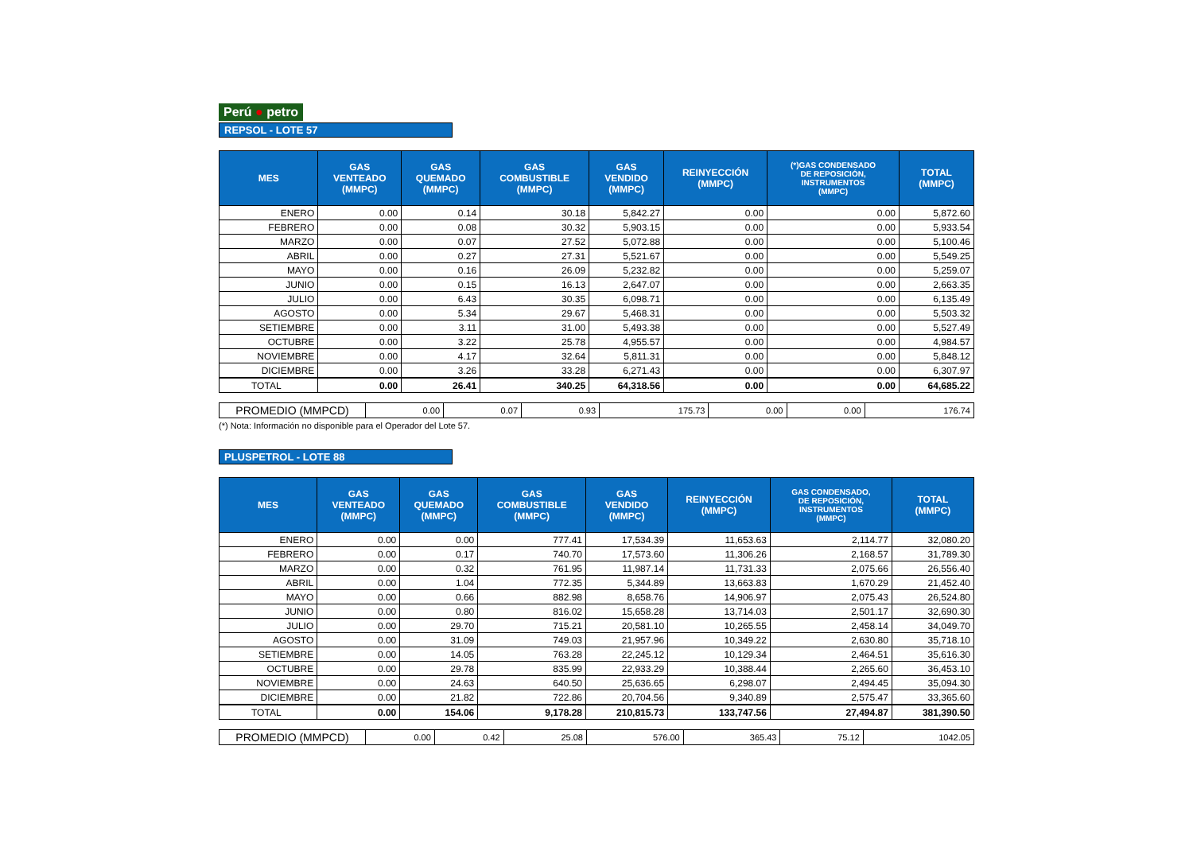Perú ● petro
REPSOL - LOTE 57
| MES | GAS VENTEADO (MMPC) | GAS QUEMADO (MMPC) | GAS COMBUSTIBLE (MMPC) | GAS VENDIDO (MMPC) | REINYECCIÓN (MMPC) | (*)GAS CONDENSADO DE REPOSICIÓN, INSTRUMENTOS (MMPC) | TOTAL (MMPC) |
| --- | --- | --- | --- | --- | --- | --- | --- |
| ENERO | 0.00 | 0.14 | 30.18 | 5,842.27 | 0.00 | 0.00 | 5,872.60 |
| FEBRERO | 0.00 | 0.08 | 30.32 | 5,903.15 | 0.00 | 0.00 | 5,933.54 |
| MARZO | 0.00 | 0.07 | 27.52 | 5,072.88 | 0.00 | 0.00 | 5,100.46 |
| ABRIL | 0.00 | 0.27 | 27.31 | 5,521.67 | 0.00 | 0.00 | 5,549.25 |
| MAYO | 0.00 | 0.16 | 26.09 | 5,232.82 | 0.00 | 0.00 | 5,259.07 |
| JUNIO | 0.00 | 0.15 | 16.13 | 2,647.07 | 0.00 | 0.00 | 2,663.35 |
| JULIO | 0.00 | 6.43 | 30.35 | 6,098.71 | 0.00 | 0.00 | 6,135.49 |
| AGOSTO | 0.00 | 5.34 | 29.67 | 5,468.31 | 0.00 | 0.00 | 5,503.32 |
| SETIEMBRE | 0.00 | 3.11 | 31.00 | 5,493.38 | 0.00 | 0.00 | 5,527.49 |
| OCTUBRE | 0.00 | 3.22 | 25.78 | 4,955.57 | 0.00 | 0.00 | 4,984.57 |
| NOVIEMBRE | 0.00 | 4.17 | 32.64 | 5,811.31 | 0.00 | 0.00 | 5,848.12 |
| DICIEMBRE | 0.00 | 3.26 | 33.28 | 6,271.43 | 0.00 | 0.00 | 6,307.97 |
| TOTAL | 0.00 | 26.41 | 340.25 | 64,318.56 | 0.00 | 0.00 | 64,685.22 |
| PROMEDIO (MMPCD) | 0.00 | 0.07 | 0.93 | 175.73 | 0.00 | 0.00 | 176.74 |
(*) Nota: Información no disponible para el Operador del Lote 57.
PLUSPETROL - LOTE 88
| MES | GAS VENTEADO (MMPC) | GAS QUEMADO (MMPC) | GAS COMBUSTIBLE (MMPC) | GAS VENDIDO (MMPC) | REINYECCIÓN (MMPC) | GAS CONDENSADO, DE REPOSICIÓN, INSTRUMENTOS (MMPC) | TOTAL (MMPC) |
| --- | --- | --- | --- | --- | --- | --- | --- |
| ENERO | 0.00 | 0.00 | 777.41 | 17,534.39 | 11,653.63 | 2,114.77 | 32,080.20 |
| FEBRERO | 0.00 | 0.17 | 740.70 | 17,573.60 | 11,306.26 | 2,168.57 | 31,789.30 |
| MARZO | 0.00 | 0.32 | 761.95 | 11,987.14 | 11,731.33 | 2,075.66 | 26,556.40 |
| ABRIL | 0.00 | 1.04 | 772.35 | 5,344.89 | 13,663.83 | 1,670.29 | 21,452.40 |
| MAYO | 0.00 | 0.66 | 882.98 | 8,658.76 | 14,906.97 | 2,075.43 | 26,524.80 |
| JUNIO | 0.00 | 0.80 | 816.02 | 15,658.28 | 13,714.03 | 2,501.17 | 32,690.30 |
| JULIO | 0.00 | 29.70 | 715.21 | 20,581.10 | 10,265.55 | 2,458.14 | 34,049.70 |
| AGOSTO | 0.00 | 31.09 | 749.03 | 21,957.96 | 10,349.22 | 2,630.80 | 35,718.10 |
| SETIEMBRE | 0.00 | 14.05 | 763.28 | 22,245.12 | 10,129.34 | 2,464.51 | 35,616.30 |
| OCTUBRE | 0.00 | 29.78 | 835.99 | 22,933.29 | 10,388.44 | 2,265.60 | 36,453.10 |
| NOVIEMBRE | 0.00 | 24.63 | 640.50 | 25,636.65 | 6,298.07 | 2,494.45 | 35,094.30 |
| DICIEMBRE | 0.00 | 21.82 | 722.86 | 20,704.56 | 9,340.89 | 2,575.47 | 33,365.60 |
| TOTAL | 0.00 | 154.06 | 9,178.28 | 210,815.73 | 133,747.56 | 27,494.87 | 381,390.50 |
| PROMEDIO (MMPCD) | 0.00 | 0.42 | 25.08 | 576.00 | 365.43 | 75.12 | 1042.05 |